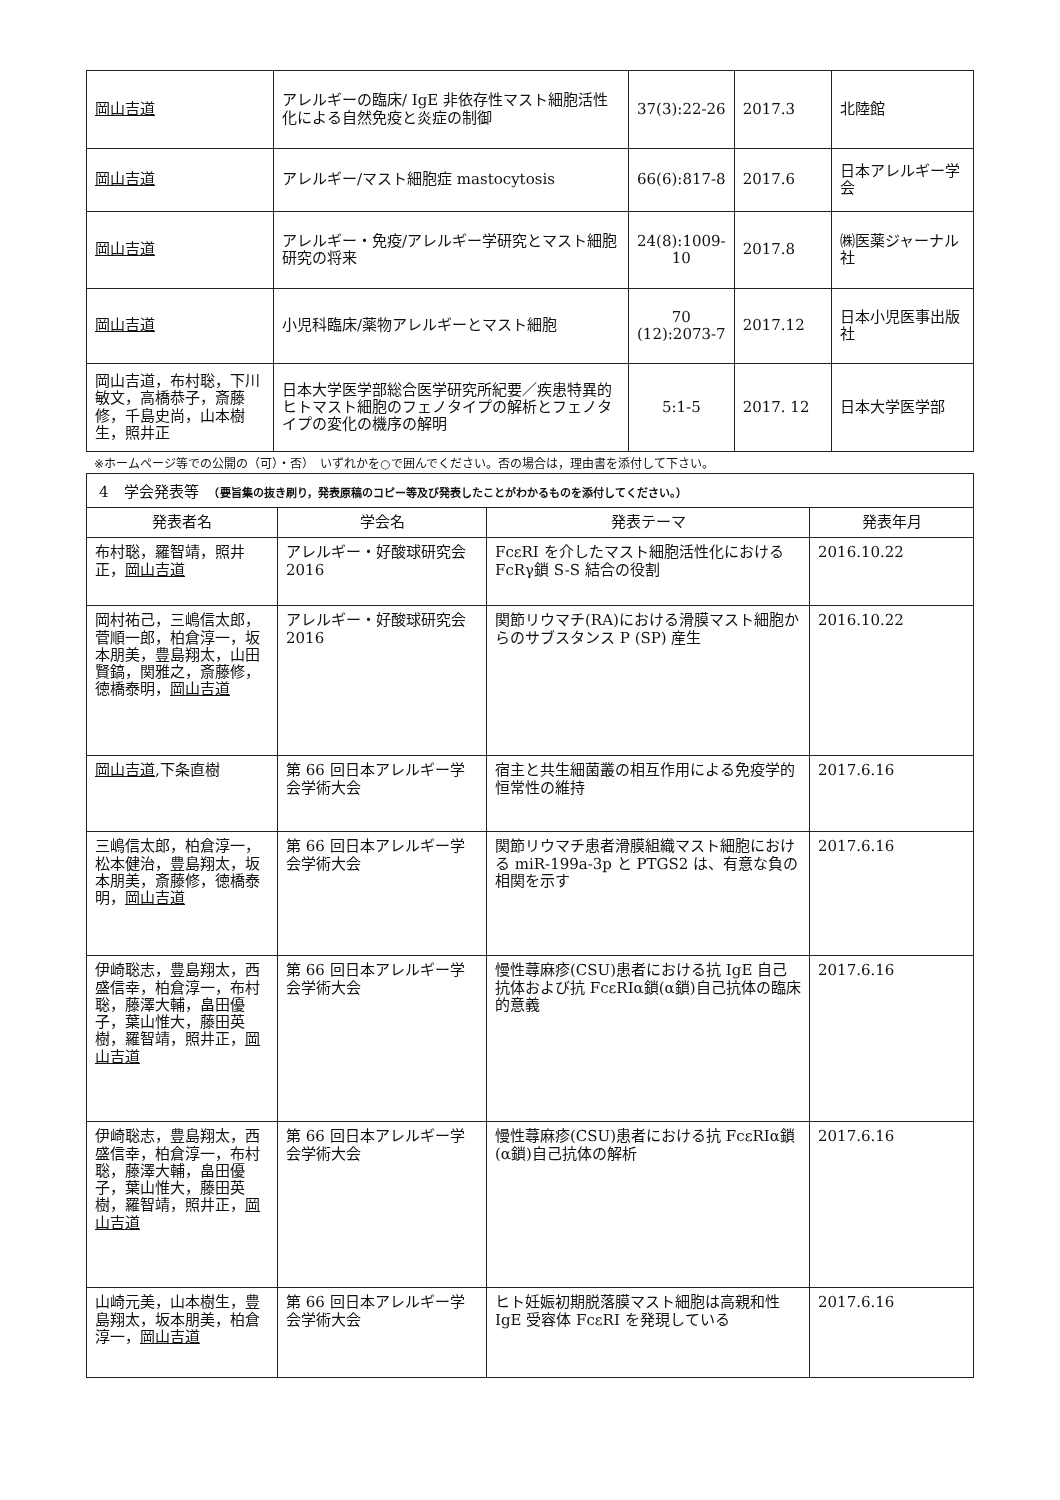| 岡山吉道 | アレルギーの臨床/ IgE 非依存性マスト細胞活性化による自然免疫と炎症の制御 | 37(3):22-26 | 2017.3 | 北陸館 |
| 岡山吉道 | アレルギー/マスト細胞症 mastocytosis | 66(6):817-8 | 2017.6 | 日本アレルギー学会 |
| 岡山吉道 | アレルギー・免疫/アレルギー学研究とマスト細胞研究の将来 | 24(8):1009-10 | 2017.8 | ㈱医薬ジャーナル社 |
| 岡山吉道 | 小児科臨床/薬物アレルギーとマスト細胞 | 70 (12):2073-7 | 2017.12 | 日本小児医事出版社 |
| 岡山吉道，布村聡，下川敏文，高橋恭子，斎藤修，千島史尚，山本樹生，照井正 | 日本大学医学部総合医学研究所紀要／疾患特異的ヒトマスト細胞のフェノタイプの解析とフェノタイプの変化の機序の解明 | 5:1-5 | 2017. 12 | 日本大学医学部 |
※ホームページ等での公開の（可）・否）　いずれかを○で囲んでください。否の場合は，理由書を添付して下さい。
4　学会発表等　（要旨集の抜き刷り，発表原稿のコピー等及び発表したことがわかるものを添付してください。）
| 発表者名 | 学会名 | 発表テーマ | 発表年月 |
| --- | --- | --- | --- |
| 布村聡，羅智靖，照井正， 岡山吉道 | アレルギー・好酸球研究会 2016 | FcεRI を介したマスト細胞活性化における FcRγ鎖 S-S 結合の役割 | 2016.10.22 |
| 岡村祐己，三嶋信太郎，菅順一郎，柏倉淳一，坂本朋美，豊島翔太，山田賢鎬，関雅之，斎藤修，徳橋泰明， 岡山吉道 | アレルギー・好酸球研究会 2016 | 関節リウマチ(RA)における滑膜マスト細胞からのサブスタンス P (SP) 産生 | 2016.10.22 |
| 岡山吉道 ,下条直樹 | 第 66 回日本アレルギー学会学術大会 | 宿主と共生細菌叢の相互作用による免疫学的恒常性の維持 | 2017.6.16 |
| 三嶋信太郎，柏倉淳一，松本健治，豊島翔太，坂本朋美，斎藤修，徳橋泰明， 岡山吉道 | 第 66 回日本アレルギー学会学術大会 | 関節リウマチ患者滑膜組織マスト細胞における miR-199a-3p と PTGS2 は、有意な負の相関を示す | 2017.6.16 |
| 伊崎聡志，豊島翔太，西盛信幸，柏倉淳一，布村聡，藤澤大輔，畠田優子，葉山惟大，藤田英樹，羅智靖，照井正， 岡山吉道 | 第 66 回日本アレルギー学会学術大会 | 慢性蕁麻疹(CSU)患者における抗 IgE 自己抗体および抗 FcεRIα鎖(α鎖)自己抗体の臨床的意義 | 2017.6.16 |
| 伊崎聡志，豊島翔太，西盛信幸，柏倉淳一，布村聡，藤澤大輔，畠田優子，葉山惟大，藤田英樹，羅智靖，照井正， 岡山吉道 | 第 66 回日本アレルギー学会学術大会 | 慢性蕁麻疹(CSU)患者における抗 FcεRIα鎖(α鎖)自己抗体の解析 | 2017.6.16 |
| 山崎元美，山本樹生，豊島翔太，坂本朋美，柏倉淳一， 岡山吉道 | 第 66 回日本アレルギー学会学術大会 | ヒト妊娠初期脱落膜マスト細胞は高親和性 IgE 受容体 FcεRI を発現している | 2017.6.16 |